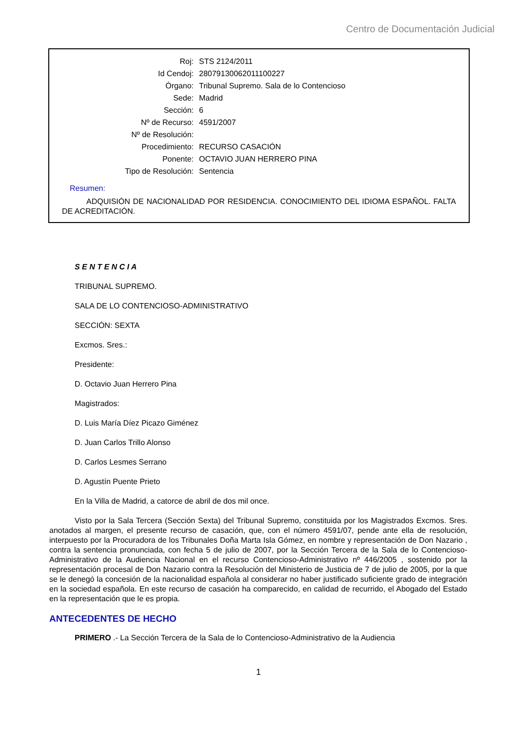Centro de Documentación Judicial
| Roj: | STS 2124/2011 |
| Id Cendoj: | 28079130062011100227 |
| Órgano: | Tribunal Supremo. Sala de lo Contencioso |
| Sede: | Madrid |
| Sección: | 6 |
| Nº de Recurso: | 4591/2007 |
| Nº de Resolución: | |
| Procedimiento: | RECURSO CASACIÓN |
| Ponente: | OCTAVIO JUAN HERRERO PINA |
| Tipo de Resolución: | Sentencia |
Resumen:
ADQUISIÓN DE NACIONALIDAD POR RESIDENCIA. CONOCIMIENTO DEL IDIOMA ESPAÑOL. FALTA DE ACREDITACIÓN.
S E N T E N C I A
TRIBUNAL SUPREMO.
SALA DE LO CONTENCIOSO-ADMINISTRATIVO
SECCIÓN: SEXTA
Excmos. Sres.:
Presidente:
D. Octavio Juan Herrero Pina
Magistrados:
D. Luis María Díez Picazo Giménez
D. Juan Carlos Trillo Alonso
D. Carlos Lesmes Serrano
D. Agustín Puente Prieto
En la Villa de Madrid, a catorce de abril de dos mil once.
Visto por la Sala Tercera (Sección Sexta) del Tribunal Supremo, constituida por los Magistrados Excmos. Sres. anotados al margen, el presente recurso de casación, que, con el número 4591/07, pende ante ella de resolución, interpuesto por la Procuradora de los Tribunales Doña Marta Isla Gómez, en nombre y representación de Don Nazario , contra la sentencia pronunciada, con fecha 5 de julio de 2007, por la Sección Tercera de la Sala de lo Contencioso-Administrativo de la Audiencia Nacional en el recurso Contencioso-Administrativo nº 446/2005 , sostenido por la representación procesal de Don Nazario contra la Resolución del Ministerio de Justicia de 7 de julio de 2005, por la que se le denegó la concesión de la nacionalidad española al considerar no haber justificado suficiente grado de integración en la sociedad española. En este recurso de casación ha comparecido, en calidad de recurrido, el Abogado del Estado en la representación que le es propia.
ANTECEDENTES DE HECHO
PRIMERO .- La Sección Tercera de la Sala de lo Contencioso-Administrativo de la Audiencia
1